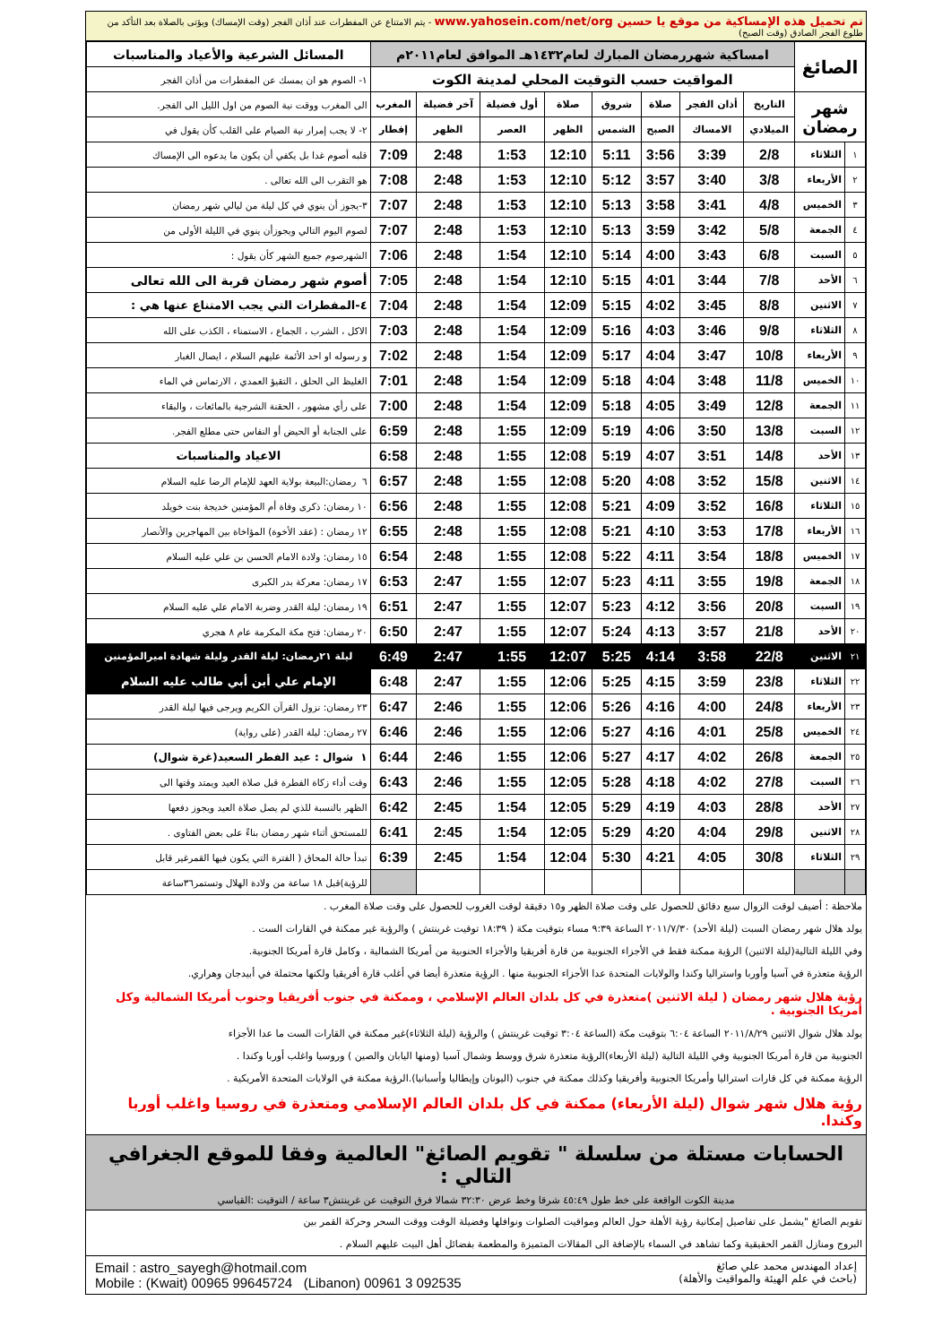تم تحميل هذه الإمساكية من موقع يا حسين www.yahosein.com/net/org - يتم الامتناع عن المفطرات عند أذان الفجر (وقت الإمساك) ويؤتى بالصلاة بعد التأكد من طلوع الفجر الصادق (وقت الصبح)
| الصائغ | | امساكية شهررمضان المبارك لعام١٤٣٢هـ الموافق لعام٢٠١١م | | | | | | | | المسائل الشرعية والأعياد والمناسبات |
| | | المواقيت حسب التوقيت المحلي لمدينة الكوت | | | | | | | | ١- الصوم هو ان يمسك عن المفطرات من أذان الفجر |
| شهر رمضان | | التاريخ | أذان الفجر | صلاة | شروق | صلاة | أول فضيلة | آخر فضيلة | المغرب | الى المغرب ووقت نية الصوم من اول الليل الى الفجر. |
| | | الميلادي | الامساك | الصبح | الشمس | الظهر | العصر | الظهر | إفطار | ٢- لا يجب إمرار نية الصيام على القلب كأن يقول في |
| ١ | الثلاثاء | 2/8 | 3:39 | 3:56 | 5:11 | 12:10 | 1:53 | 2:48 | 7:09 | قلبه أصوم غدا بل يكفي أن يكون ما يدعوه الى الإمساك |
| ٢ | الأربعاء | 3/8 | 3:40 | 3:57 | 5:12 | 12:10 | 1:53 | 2:48 | 7:08 | هو التقرب الى الله تعالى . |
| ٣ | الخميس | 4/8 | 3:41 | 3:58 | 5:13 | 12:10 | 1:53 | 2:48 | 7:07 | ٣-يجوز أن ينوي في كل ليلة من ليالي شهر رمضان |
| ٤ | الجمعة | 5/8 | 3:42 | 3:59 | 5:13 | 12:10 | 1:53 | 2:48 | 7:07 | لصوم اليوم التالي ويجوزأن ينوي في الليلة الأولى من |
| ٥ | السبت | 6/8 | 3:43 | 4:00 | 5:14 | 12:10 | 1:54 | 2:48 | 7:06 | الشهرصوم جميع الشهر كأن يقول : |
| ٦ | الأحد | 7/8 | 3:44 | 4:01 | 5:15 | 12:10 | 1:54 | 2:48 | 7:05 | أصوم شهر رمضان قربة الى الله تعالى |
| ٧ | الاثنين | 8/8 | 3:45 | 4:02 | 5:15 | 12:09 | 1:54 | 2:48 | 7:04 | ٤-المفطرات التي يجب الامتناع عنها هي : |
| ٨ | الثلاثاء | 9/8 | 3:46 | 4:03 | 5:16 | 12:09 | 1:54 | 2:48 | 7:03 | الاكل ، الشرب ، الجماع ، الاستمناء ، الكذب على الله |
| ٩ | الأربعاء | 10/8 | 3:47 | 4:04 | 5:17 | 12:09 | 1:54 | 2:48 | 7:02 | و رسوله او احد الأئمة عليهم السلام ، ايصال الغبار |
| ١٠ | الخميس | 11/8 | 3:48 | 4:04 | 5:18 | 12:09 | 1:54 | 2:48 | 7:01 | الغليظ الى الحلق ، التقيؤ العمدي ، الارتماس في الماء |
| ١١ | الجمعة | 12/8 | 3:49 | 4:05 | 5:18 | 12:09 | 1:54 | 2:48 | 7:00 | على رأي مشهور ، الحقنة الشرجية بالمائعات ، والبقاء |
| ١٢ | السبت | 13/8 | 3:50 | 4:06 | 5:19 | 12:09 | 1:55 | 2:48 | 6:59 | على الجنابة أو الحيض أو النفاس حتى مطلع الفجر. |
| ١٣ | الأحد | 14/8 | 3:51 | 4:07 | 5:19 | 12:08 | 1:55 | 2:48 | 6:58 | الاعياد والمناسبات |
| ١٤ | الاثنين | 15/8 | 3:52 | 4:08 | 5:20 | 12:08 | 1:55 | 2:48 | 6:57 | ٦ رمضان:البيعة بولاية العهد للإمام الرضا عليه السلام |
| ١٥ | الثلاثاء | 16/8 | 3:52 | 4:09 | 5:21 | 12:08 | 1:55 | 2:48 | 6:56 | ١٠ رمضان: ذكرى وفاة أم المؤمنين خديجة بنت خويلد |
| ١٦ | الأربعاء | 17/8 | 3:53 | 4:10 | 5:21 | 12:08 | 1:55 | 2:48 | 6:55 | ١٢ رمضان : (عقد الأخوة) المؤاخاة بين المهاجرين والأنصار |
| ١٧ | الخميس | 18/8 | 3:54 | 4:11 | 5:22 | 12:08 | 1:55 | 2:48 | 6:54 | ١٥ رمضان: ولادة الامام الحسن بن علي عليه السلام |
| ١٨ | الجمعة | 19/8 | 3:55 | 4:11 | 5:23 | 12:07 | 1:55 | 2:47 | 6:53 | ١٧ رمضان: معركة بدر الكبرى |
| ١٩ | السبت | 20/8 | 3:56 | 4:12 | 5:23 | 12:07 | 1:55 | 2:47 | 6:51 | ١٩ رمضان: ليلة القدر وضربة الامام علي عليه السلام |
| ٢٠ | الأحد | 21/8 | 3:57 | 4:13 | 5:24 | 12:07 | 1:55 | 2:47 | 6:50 | ٢٠ رمضان: فتح مكة المكرمة عام ٨ هجري |
| ٢١ | الاثنين | 22/8 | 3:58 | 4:14 | 5:25 | 12:07 | 1:55 | 2:47 | 6:49 | ليلة ٢١رمضان: ليلة القدر وليلة شهادة اميرالمؤمنين |
| ٢٢ | الثلاثاء | 23/8 | 3:59 | 4:15 | 5:25 | 12:06 | 1:55 | 2:47 | 6:48 | الإمام علي أبن أبي طالب عليه السلام |
| ٢٣ | الأربعاء | 24/8 | 4:00 | 4:16 | 5:26 | 12:06 | 1:55 | 2:46 | 6:47 | ٢٣ رمضان: نزول القرآن الكريم ويرجى فيها ليلة القدر |
| ٢٤ | الخميس | 25/8 | 4:01 | 4:16 | 5:27 | 12:06 | 1:55 | 2:46 | 6:46 | ٢٧ رمضان: ليلة القدر (على رواية) |
| ٢٥ | الجمعة | 26/8 | 4:02 | 4:17 | 5:27 | 12:06 | 1:55 | 2:46 | 6:44 | ١ شوال : عيد الفطر السعيد(غرة شوال) |
| ٢٦ | السبت | 27/8 | 4:02 | 4:18 | 5:28 | 12:05 | 1:55 | 2:46 | 6:43 | وقت أداء زكاة الفطرة قبل صلاة العيد ويمتد وقتها الى |
| ٢٧ | الأحد | 28/8 | 4:03 | 4:19 | 5:29 | 12:05 | 1:54 | 2:45 | 6:42 | الظهر بالنسبة للذي لم يصل صلاة العيد ويجوز دفعها |
| ٢٨ | الاثنين | 29/8 | 4:04 | 4:20 | 5:29 | 12:05 | 1:54 | 2:45 | 6:41 | للمستحق أثناء شهر رمضان بناءً على بعض الفتاوى . |
| ٢٩ | الثلاثاء | 30/8 | 4:05 | 4:21 | 5:30 | 12:04 | 1:54 | 2:45 | 6:39 | تبدأ حالة المحاق ( الفترة التي يكون فيها القمرغير قابل |
| | | | | | | | | | | للرؤية)قبل ١٨ ساعة من ولادة الهلال وتستمر٣٦ساعة |
ملاحظة : أضيف لوقت الزوال سبع دقائق للحصول على وقت صلاة الظهر و١٥ دقيقة لوقت الغروب للحصول على وقت صلاة المغرب .
يولد هلال شهر رمضان السبت (ليلة الأحد) ٢٠١١/٧/٣٠ الساعة ٩:٣٩ مساء بتوقيت مكة ( ١٨:٣٩ توقيت غرينتش ) والرؤية غير ممكنة في القارات الست .
وفي الليلة التالية(ليلة الاثنين) الرؤية ممكنة فقط في الأجزاء الجنوبية من قارة أفريقيا والأجزاء الحنوبية من أمريكا الشمالية ، وكامل قارة أمريكا الجنوبية.
الرؤية متعذرة في آسيا وأوربا واستراليا وكندا والولايات المتحدة عدا الأجزاء الجنوبية منها . الرؤية متعذرة أيضا في أغلب قارة أفريقيا ولكنها محتملة في أبيدجان وهراري.
رؤية هلال شهر رمضان ( ليلة الاثنين )متعذرة في كل بلدان العالم الإسلامي ، وممكنة في جنوب أفريقيا وجنوب أمريكا الشمالية وكل أمريكا الجنوبية .
يولد هلال شوال الاثنين ٢٠١١/٨/٢٩ الساعة ٦:٠٤ بتوقيت مكة (الساعة ٣:٠٤ توقيت غرينتش ) والرؤية (ليلة الثلاثاء)غير ممكنة في القارات الست ما عدا الأجزاء
الجنوبية من قارة أمريكا الجنوبية وفي الليلة التالية (ليلة الأربعاء)الرؤية متعذرة شرق ووسط وشمال آسيا (ومنها اليابان والصين ) وروسيا واغلب أوربا وكندا .
الرؤية ممكنة في كل قارات استراليا وأمريكا الجنوبية وأفريقيا وكذلك ممكنة في جنوب (اليونان وإيطاليا وأسبانيا).الرؤية ممكنة في الولايات المتحدة الأمريكية .
رؤية هلال شهر شوال (ليلة الأربعاء) ممكنة في كل بلدان العالم الإسلامي ومتعذرة في روسيا واغلب أوربا وكندا.
الحسابات مستلة من سلسلة " تقويم الصائغ" العالمية وفقا للموقع الجغرافي التالي :
مدينة الكوت الواقعة على خط طول ٤٥:٤٩ شرقا وخط عرض ٣٢:٣٠ شمالا فرق التوقيت عن غرينتش٣ ساعة / التوقيت :القياسي
تقويم الصائغ "يشمل على تفاصيل إمكانية رؤية الأهلة حول العالم ومواقيت الصلوات ونوافلها وفضيلة الوقت ووقت السحر وحركة القمر بين
البروج ومنازل القمر الحقيقية وكما تشاهد في السماء بالإضافة الى المقالات المتميزة والمطعمة بفضائل أهل البيت عليهم السلام .
إعداد المهندس محمد علي صائغ
(باحث في علم الهيئة والمواقيت والأهلة)
Email : astro_sayegh@hotmail.com
Mobile : (Kwait) 00965 99645724 (Libanon) 00961 3 092535